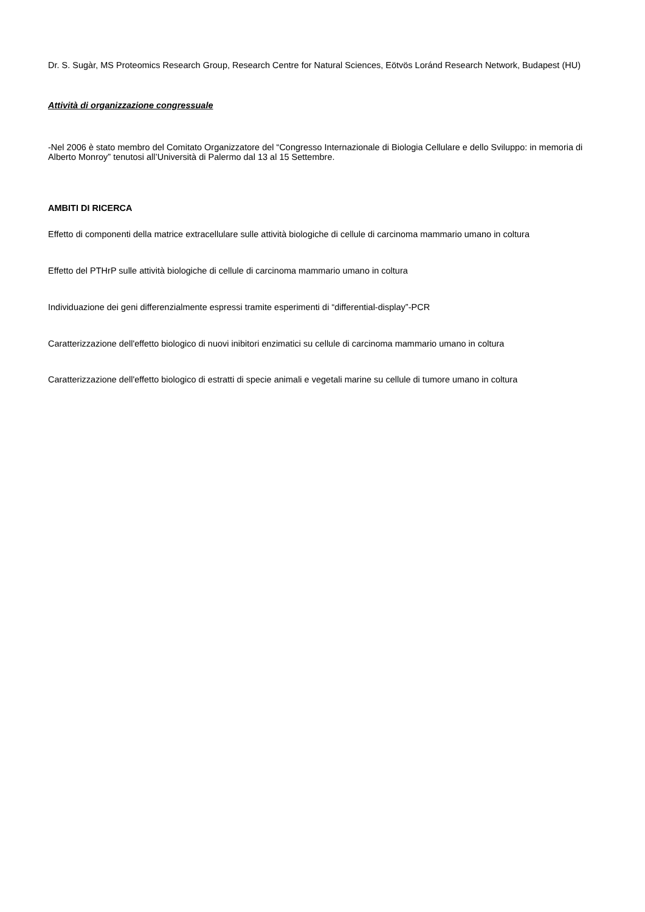Dr. S. Sugàr, MS Proteomics Research Group, Research Centre for Natural Sciences, Eötvös Loránd Research Network, Budapest (HU)
Attività di organizzazione congressuale
-Nel 2006 è stato membro del Comitato Organizzatore del “Congresso Internazionale di Biologia Cellulare e dello Sviluppo: in memoria di Alberto Monroy” tenutosi all’Università di Palermo dal 13 al 15 Settembre.
AMBITI DI RICERCA
Effetto di componenti della matrice extracellulare sulle attività biologiche di cellule di carcinoma mammario umano in coltura
Effetto del PTHrP sulle attività biologiche di cellule di carcinoma mammario umano in coltura
Individuazione dei geni differenzialmente espressi tramite esperimenti di “differential-display”-PCR
Caratterizzazione dell'effetto biologico di nuovi inibitori enzimatici su cellule di carcinoma mammario umano in coltura
Caratterizzazione dell'effetto biologico di estratti di specie animali e vegetali marine su cellule di tumore umano in coltura